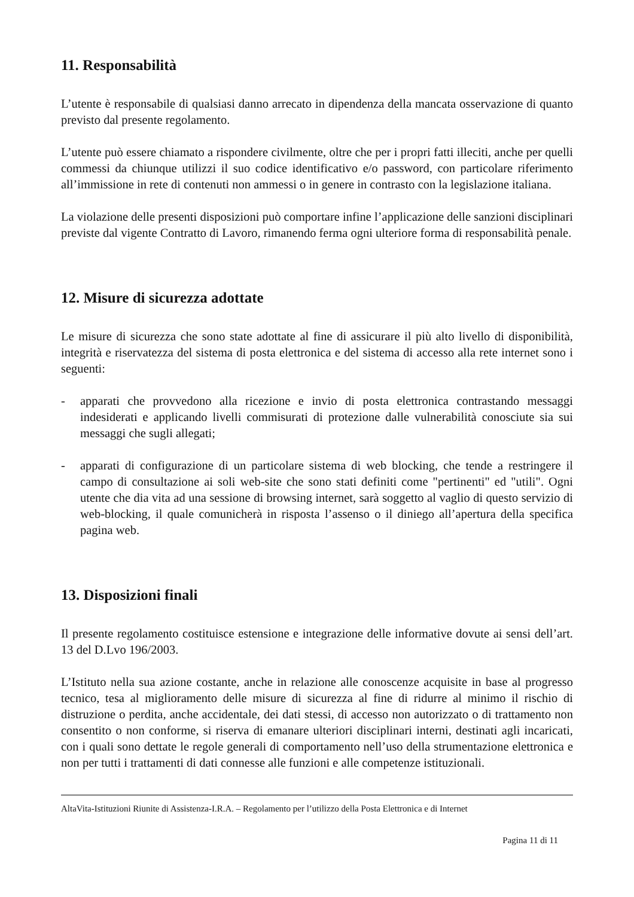11. Responsabilità
L’utente è responsabile di qualsiasi danno arrecato in dipendenza della mancata osservazione di quanto previsto dal presente regolamento.
L’utente può essere chiamato a rispondere civilmente, oltre che per i propri fatti illeciti, anche per quelli commessi da chiunque utilizzi il suo codice identificativo e/o password, con particolare riferimento all’immissione in rete di contenuti non ammessi o in genere in contrasto con la legislazione italiana.
La violazione delle presenti disposizioni può comportare infine l’applicazione delle sanzioni disciplinari previste dal vigente Contratto di Lavoro, rimanendo ferma ogni ulteriore forma di responsabilità penale.
12. Misure di sicurezza adottate
Le misure di sicurezza che sono state adottate al fine di assicurare il più alto livello di disponibilità, integrità e riservatezza del sistema di posta elettronica e del sistema di accesso alla rete internet sono i seguenti:
- apparati che provvedono alla ricezione e invio di posta elettronica contrastando messaggi indesiderati e applicando livelli commisurati di protezione dalle vulnerabilità conosciute sia sui messaggi che sugli allegati;
- apparati di configurazione di un particolare sistema di web blocking, che tende a restringere il campo di consultazione ai soli web-site che sono stati definiti come "pertinenti" ed "utili". Ogni utente che dia vita ad una sessione di browsing internet, sarà soggetto al vaglio di questo servizio di web-blocking, il quale comunicherà in risposta l’assenso o il diniego all’apertura della specifica pagina web.
13. Disposizioni finali
Il presente regolamento costituisce estensione e integrazione delle informative dovute ai sensi dell’art. 13 del D.Lvo 196/2003.
L’Istituto nella sua azione costante, anche in relazione alle conoscenze acquisite in base al progresso tecnico, tesa al miglioramento delle misure di sicurezza al fine di ridurre al minimo il rischio di distruzione o perdita, anche accidentale, dei dati stessi, di accesso non autorizzato o di trattamento non consentito o non conforme, si riserva di emanare ulteriori disciplinari interni, destinati agli incaricati, con i quali sono dettate le regole generali di comportamento nell’uso della strumentazione elettronica e non per tutti i trattamenti di dati connesse alle funzioni e alle competenze istituzionali.
AltaVita-Istituzioni Riunite di Assistenza-I.R.A. – Regolamento per l’utilizzo della Posta Elettronica e di Internet
Pagina 11 di 11